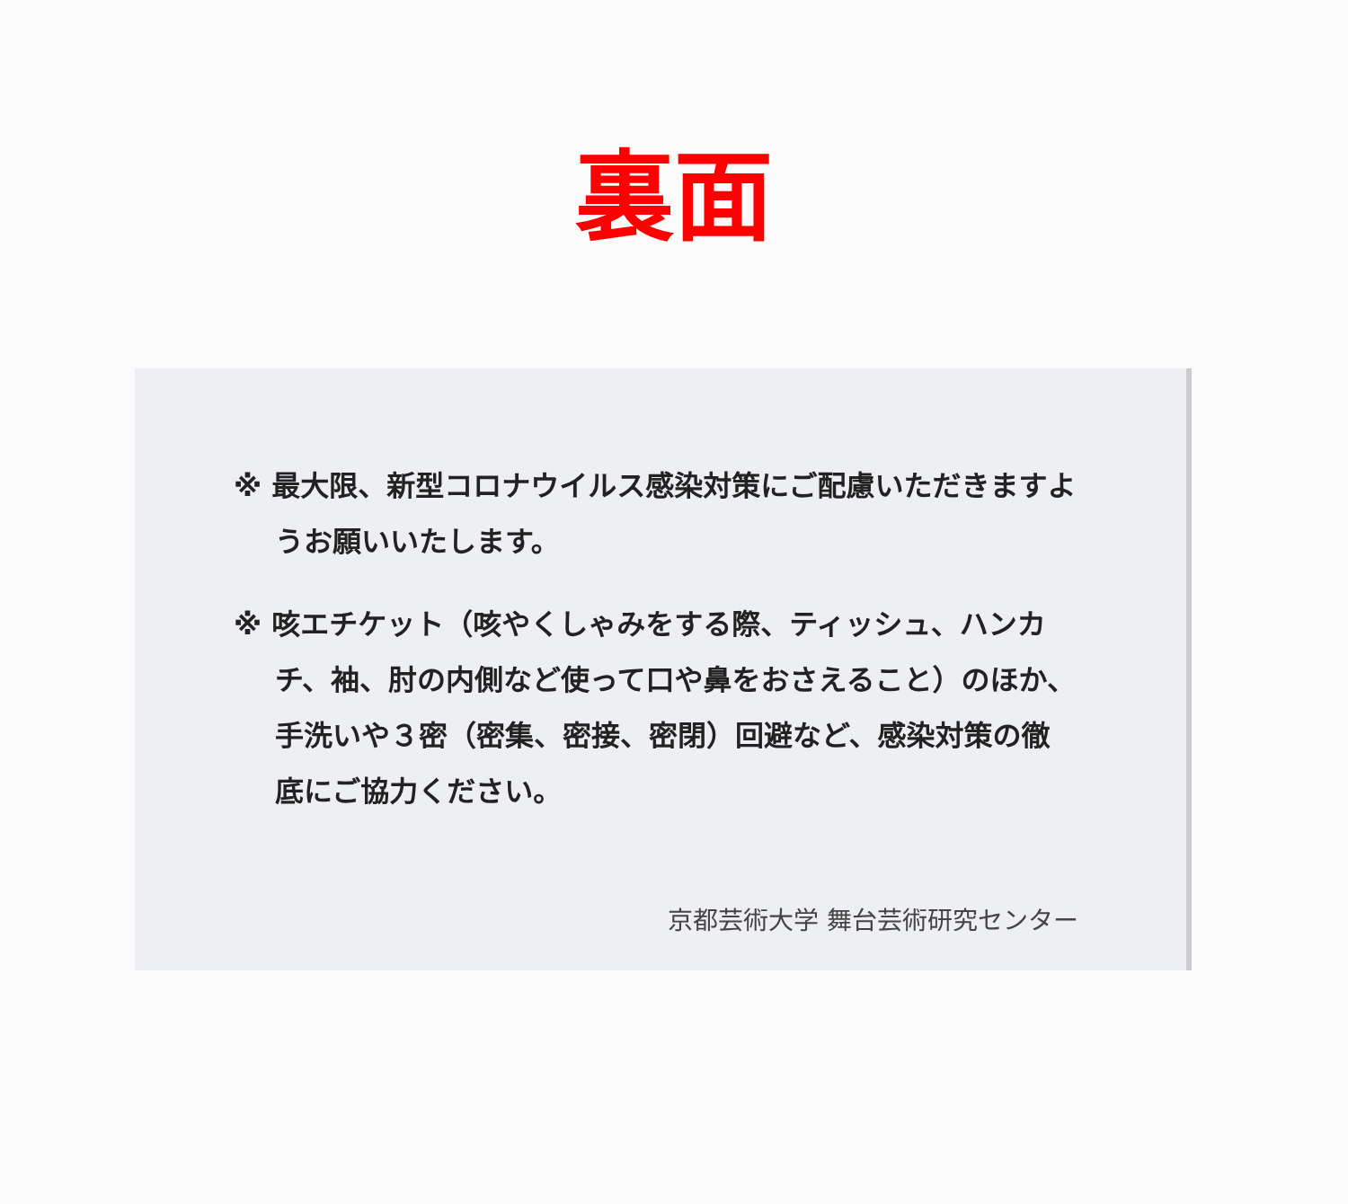裏面
※ 最大限、新型コロナウイルス感染対策にご配慮いただきますようお願いいたします。
※ 咳エチケット（咳やくしゃみをする際、ティッシュ、ハンカチ、袖、肘の内側など使って口や鼻をおさえること）のほか、手洗いや３密（密集、密接、密閉）回避など、感染対策の徹底にご協力ください。
京都芸術大学 舞台芸術研究センター